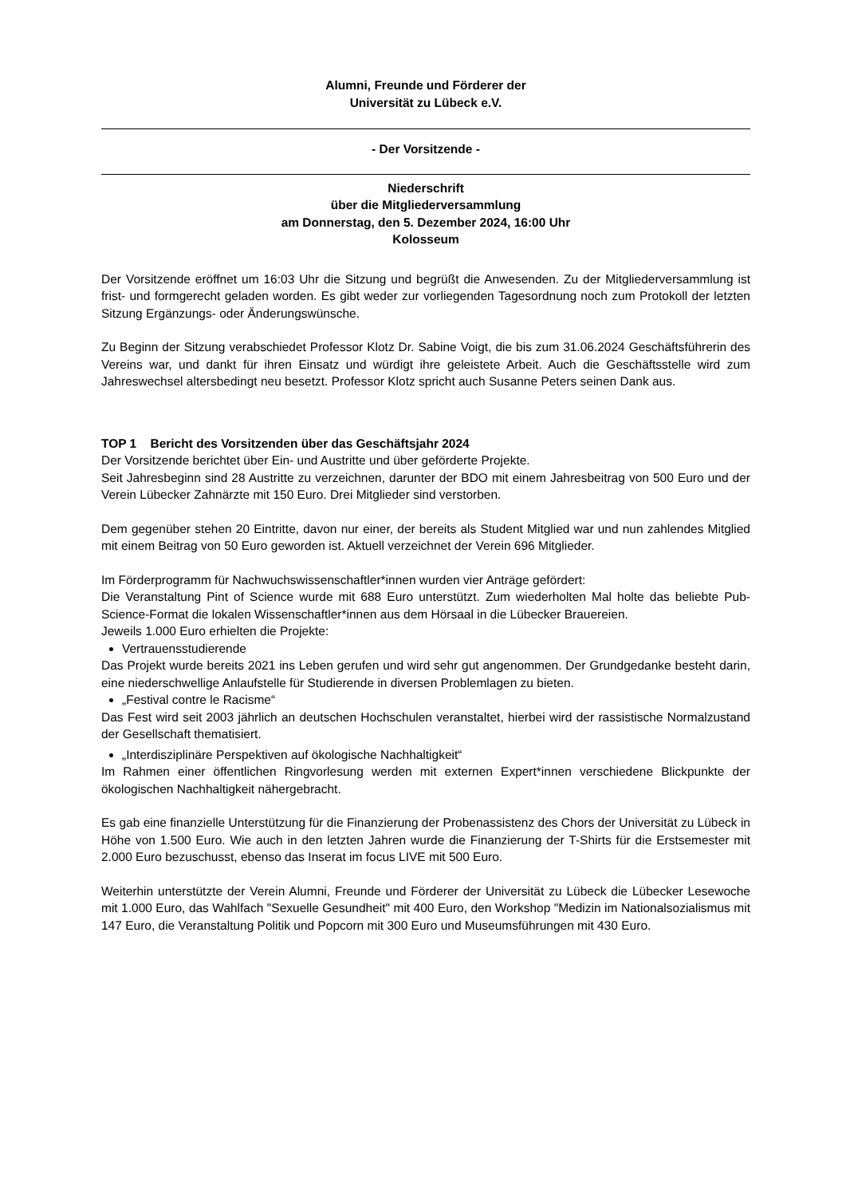Alumni, Freunde und Förderer der
Universität zu Lübeck e.V.
- Der Vorsitzende -
Niederschrift
über die Mitgliederversammlung
am Donnerstag, den 5. Dezember 2024, 16:00 Uhr
Kolosseum
Der Vorsitzende eröffnet um 16:03 Uhr die Sitzung und begrüßt die Anwesenden. Zu der Mitgliederversammlung ist frist- und formgerecht geladen worden. Es gibt weder zur vorliegenden Tagesordnung noch zum Protokoll der letzten Sitzung Ergänzungs- oder Änderungswünsche.
Zu Beginn der Sitzung verabschiedet Professor Klotz Dr. Sabine Voigt, die bis zum 31.06.2024 Geschäftsführerin des Vereins war, und dankt für ihren Einsatz und würdigt ihre geleistete Arbeit. Auch die Geschäftsstelle wird zum Jahreswechsel altersbedingt neu besetzt. Professor Klotz spricht auch Susanne Peters seinen Dank aus.
TOP 1 Bericht des Vorsitzenden über das Geschäftsjahr 2024
Der Vorsitzende berichtet über Ein- und Austritte und über geförderte Projekte.
Seit Jahresbeginn sind 28 Austritte zu verzeichnen, darunter der BDO mit einem Jahresbeitrag von 500 Euro und der Verein Lübecker Zahnärzte mit 150 Euro. Drei Mitglieder sind verstorben.
Dem gegenüber stehen 20 Eintritte, davon nur einer, der bereits als Student Mitglied war und nun zahlendes Mitglied mit einem Beitrag von 50 Euro geworden ist. Aktuell verzeichnet der Verein 696 Mitglieder.
Im Förderprogramm für Nachwuchswissenschaftler*innen wurden vier Anträge gefördert:
Die Veranstaltung Pint of Science wurde mit 688 Euro unterstützt. Zum wiederholten Mal holte das beliebte Pub-Science-Format die lokalen Wissenschaftler*innen aus dem Hörsaal in die Lübecker Brauereien.
Jeweils 1.000 Euro erhielten die Projekte:
Vertrauensstudierende
Das Projekt wurde bereits 2021 ins Leben gerufen und wird sehr gut angenommen. Der Grundgedanke besteht darin, eine niederschwellige Anlaufstelle für Studierende in diversen Problemlagen zu bieten.
„Festival contre le Racisme“
Das Fest wird seit 2003 jährlich an deutschen Hochschulen veranstaltet, hierbei wird der rassistische Normalzustand der Gesellschaft thematisiert.
„Interdisziplinäre Perspektiven auf ökologische Nachhaltigkeit“
Im Rahmen einer öffentlichen Ringvorlesung werden mit externen Expert*innen verschiedene Blickpunkte der ökologischen Nachhaltigkeit nähergebracht.
Es gab eine finanzielle Unterstützung für die Finanzierung der Probenassistenz des Chors der Universität zu Lübeck in Höhe von 1.500 Euro. Wie auch in den letzten Jahren wurde die Finanzierung der T-Shirts für die Erstsemester mit 2.000 Euro bezuschusst, ebenso das Inserat im focus LIVE mit 500 Euro.
Weiterhin unterstützte der Verein Alumni, Freunde und Förderer der Universität zu Lübeck die Lübecker Lesewoche mit 1.000 Euro, das Wahlfach "Sexuelle Gesundheit" mit 400 Euro, den Workshop "Medizin im Nationalsozialismus mit 147 Euro, die Veranstaltung Politik und Popcorn mit 300 Euro und Museumsführungen mit 430 Euro.